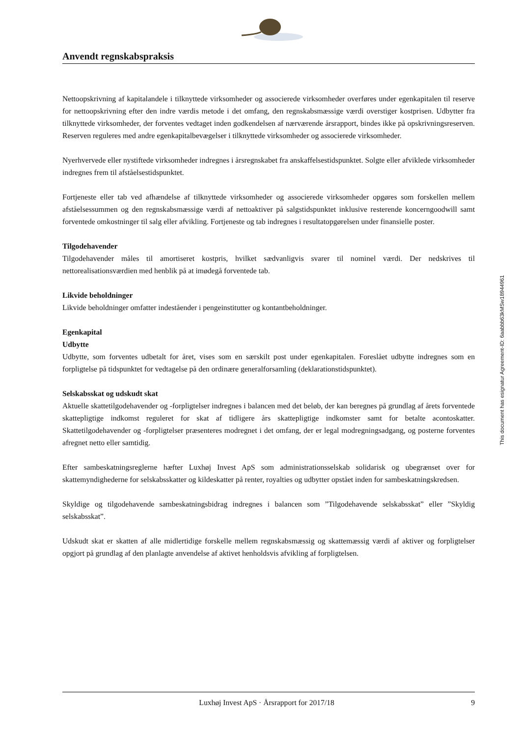Anvendt regnskabspraksis
Nettoopskrivning af kapitalandele i tilknyttede virksomheder og associerede virksomheder overføres under egenkapitalen til reserve for nettoopskrivning efter den indre værdis metode i det omfang, den regnskabsmæssige værdi overstiger kostprisen. Udbytter fra tilknyttede virksomheder, der forventes vedtaget inden godkendelsen af nærværende årsrapport, bindes ikke på opskrivningsreserven. Reserven reguleres med andre egenkapitalbevægelser i tilknyttede virksomheder og associerede virksomheder.
Nyerhvervede eller nystiftede virksomheder indregnes i årsregnskabet fra anskaffelsestidspunktet. Solgte eller afviklede virksomheder indregnes frem til afståelsestidspunktet.
Fortjeneste eller tab ved afhændelse af tilknyttede virksomheder og associerede virksomheder opgøres som forskellen mellem afståelsessummen og den regnskabsmæssige værdi af nettoaktiver på salgstidspunktet inklusive resterende koncerngoodwill samt forventede omkostninger til salg eller afvikling. Fortjeneste og tab indregnes i resultatopgørelsen under finansielle poster.
Tilgodehavender
Tilgodehavender måles til amortiseret kostpris, hvilket sædvanligvis svarer til nominel værdi. Der nedskrives til nettorealisationsværdien med henblik på at imødegå forventede tab.
Likvide beholdninger
Likvide beholdninger omfatter indeståender i pengeinstitutter og kontantbeholdninger.
Egenkapital
Udbytte
Udbytte, som forventes udbetalt for året, vises som en særskilt post under egenkapitalen. Foreslået udbytte indregnes som en forpligtelse på tidspunktet for vedtagelse på den ordinære generalforsamling (deklarationstidspunktet).
Selskabsskat og udskudt skat
Aktuelle skattetilgodehavender og -forpligtelser indregnes i balancen med det beløb, der kan beregnes på grundlag af årets forventede skattepligtige indkomst reguleret for skat af tidligere års skattepligtige indkomster samt for betalte acontoskatter. Skattetilgodehavender og -forpligtelser præsenteres modregnet i det omfang, der er legal modregningsadgang, og posterne forventes afregnet netto eller samtidig.
Efter sambeskatningsreglerne hæfter Luxhøj Invest ApS som administrationsselskab solidarisk og ubegrænset over for skattemyndighederne for selskabsskatter og kildeskatter på renter, royalties og udbytter opstået inden for sambeskatningskredsen.
Skyldige og tilgodehavende sambeskatningsbidrag indregnes i balancen som ”Tilgodehavende selskabsskat” eller ”Skyldig selskabsskat”.
Udskudt skat er skatten af alle midlertidige forskelle mellem regnskabsmæssig og skattemæssig værdi af aktiver og forpligtelser opgjort på grundlag af den planlagte anvendelse af aktivet henholdsvis afvikling af forpligtelsen.
This document has esignatur Agreement-ID: 6aabbb63kMSw18944961
Luxhøj Invest ApS · Årsrapport for 2017/18 9